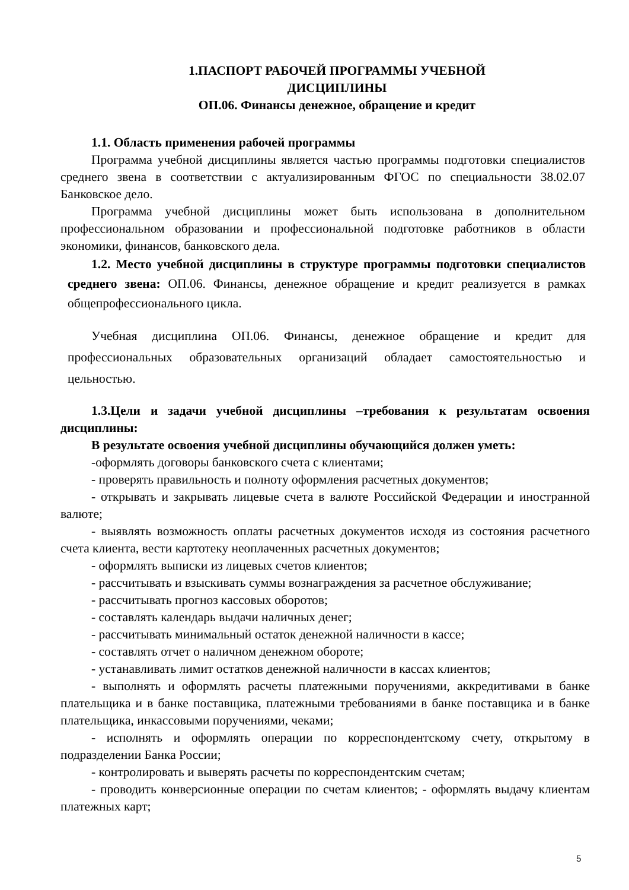1.ПАСПОРТ РАБОЧЕЙ ПРОГРАММЫ УЧЕБНОЙ
ДИСЦИПЛИНЫ
ОП.06. Финансы денежное, обращение и кредит
1.1. Область применения рабочей программы
Программа учебной дисциплины является частью программы подготовки специалистов среднего звена в соответствии с актуализированным ФГОС по специальности 38.02.07 Банковское дело.
Программа учебной дисциплины может быть использована в дополнительном профессиональном образовании и профессиональной подготовке работников в области экономики, финансов, банковского дела.
1.2. Место учебной дисциплины в структуре программы подготовки специалистов среднего звена: ОП.06. Финансы, денежное обращение и кредит реализуется в рамках общепрофессионального цикла.
Учебная дисциплина ОП.06. Финансы, денежное обращение и кредит для профессиональных образовательных организаций обладает самостоятельностью и цельностью.
1.3.Цели и задачи учебной дисциплины –требования к результатам освоения дисциплины:
В результате освоения учебной дисциплины обучающийся должен уметь:
-оформлять договоры банковского счета с клиентами;
- проверять правильность и полноту оформления расчетных документов;
- открывать и закрывать лицевые счета в валюте Российской Федерации и иностранной валюте;
- выявлять возможность оплаты расчетных документов исходя из состояния расчетного счета клиента, вести картотеку неоплаченных расчетных документов;
- оформлять выписки из лицевых счетов клиентов;
- рассчитывать и взыскивать суммы вознаграждения за расчетное обслуживание;
- рассчитывать прогноз кассовых оборотов;
- составлять календарь выдачи наличных денег;
- рассчитывать минимальный остаток денежной наличности в кассе;
- составлять отчет о наличном денежном обороте;
- устанавливать лимит остатков денежной наличности в кассах клиентов;
- выполнять и оформлять расчеты платежными поручениями, аккредитивами в банке плательщика и в банке поставщика, платежными требованиями в банке поставщика и в банке плательщика, инкассовыми поручениями, чеками;
- исполнять и оформлять операции по корреспондентскому счету, открытому в подразделении Банка России;
- контролировать и выверять расчеты по корреспондентским счетам;
- проводить конверсионные операции по счетам клиентов; - оформлять выдачу клиентам платежных карт;
5